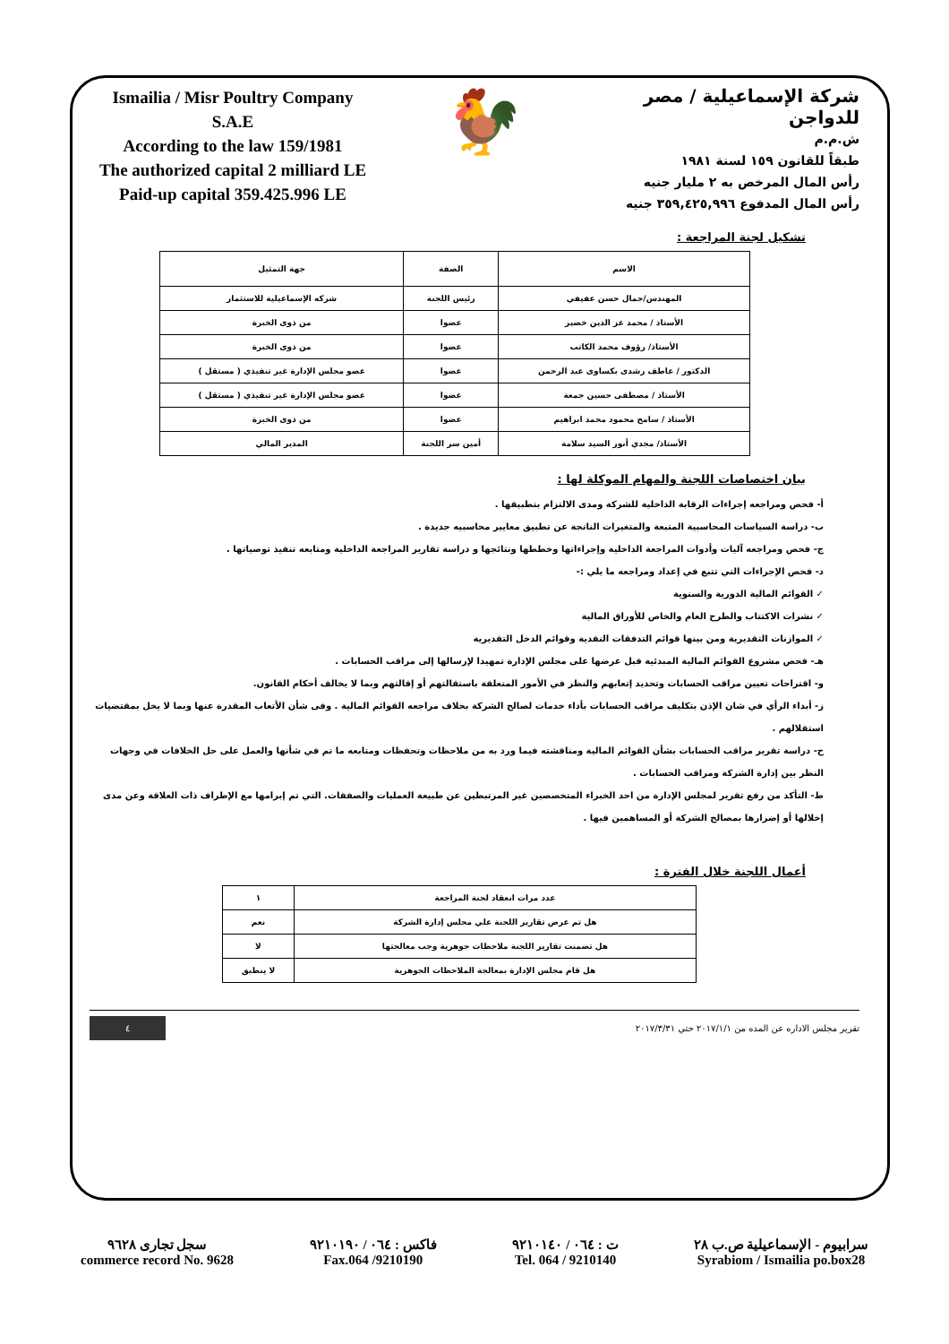Ismailia / Misr Poultry Company
S.A.E
According to the law 159/1981
The authorized capital 2 milliard LE
Paid-up capital 359.425.996 LE
🐓
شركة الإسماعيلية / مصر للدواجن
ش.م.م
طبقاً للقانون ١٥٩ لسنة ١٩٨١
رأس المال المرخص به ٢ مليار جنيه
رأس المال المدفوع ٣٥٩,٤٢٥,٩٩٦ جنيه
تشكيل لجنة المراجعة :
| الاسم | الصفة | جهة التمثيل |
| --- | --- | --- |
| المهندس/جمال حسن عفيفي | رئيس اللجنة | شركه الإسماعيلية للاستثمار |
| الأستاذ / محمد عز الدين خضير | عضوا | من ذوى الخبرة |
| الأستاذ/ رؤوف محمد الكاتب | عضوا | من ذوى الخبرة |
| الدكتور / عاطف رشدى بكساوى عبد الرحمن | عضوا | عضو مجلس الإدارة غير تنفيذي ( مستقل ) |
| الأستاذ / مصطفى حسين جمعة | عضوا | عضو مجلس الإدارة غير تنفيذي ( مستقل ) |
| الأستاذ / سامح محمود محمد ابراهيم | عضوا | من ذوى الخبرة |
| الأستاذ/ مجدي أنور السيد سلامة | أمين سر اللجنة | المدير المالي |
بيان اختصاصات اللجنة والمهام الموكلة لها :
أ- فحص ومراجعه إجراءات الرقابة الداخلية للشركة ومدى الالتزام بتطبيقها .
ب- دراسة السياسات المحاسبية المتبعة والمتغيرات الناتجة عن تطبيق معايير محاسبيه جديدة .
ج- فحص ومراجعه آليات وأدوات المراجعة الداخلية وإجراءاتها وخططها ونتائجها و دراسة تقارير المراجعة الداخلية ومتابعه تنفيذ توصياتها .
د- فحص الإجراءات التي تتبع في إعداد ومراجعه ما يلي :-
✓ القوائم المالية الدورية والسنوية
✓ نشرات الاكتتاب والطرح العام والخاص للأوراق المالية
✓ الموازنات التقديرية ومن بينها قوائم التدفقات النقدية وقوائم الدخل التقديرية
هـ- فحص مشروع القوائم المالية المبدئية قبل عرضها على مجلس الإدارة تمهيدا لإرسالها إلى مراقب الحسابات .
و- اقتراحات تعيين مراقب الحسابات وتحديد إتعابهم والنظر في الأمور المتعلقة باستقالتهم أو إقالتهم وبما لا يخالف أحكام القانون.
ز- أبداء الرأي في شان الإذن بتكليف مراقب الحسابات بأداء خدمات لصالح الشركة بخلاف مراجعه القوائم المالية . وفى شأن الأتعاب المقدرة عنها وبما لا يخل بمقتضيات استقلالهم .
ح- دراسة تقرير مراقب الحسابات بشأن القوائم المالية ومناقشته فيما ورد به من ملاحظات وتحفظات ومتابعه ما تم في شأنها والعمل على حل الخلافات في وجهات النظر بين إدارة الشركة ومراقب الحسابات .
ط- التأكد من رفع تقرير لمجلس الإدارة من احد الخبراء المتخصصين غير المرتبطين عن طبيعة العمليات والصفقات. التي تم إبرامها مع الإطراف ذات العلاقة وعن مدى إخلالها أو إضرارها بمصالح الشركة أو المساهمين فيها .
أعمال اللجنة خلال الفترة :
| عدد مرات انعقاد لجنة المراجعة | ١ |
| هل تم عرض تقارير اللجنة علي مجلس إدارة الشركة | نعم |
| هل تضمنت تقارير اللجنة ملاحظات جوهرية وجب معالجتها | لا |
| هل قام مجلس الإدارة بمعالجة الملاحظات الجوهرية | لا ينطبق |
تقرير مجلس الاداره عن المده من ٢٠١٧/١/١ حتي ٢٠١٧/٣/٣١ ٤
سجل تجارى ٩٦٢٨
commerce record No. 9628
فاكس : ٠٦٤ / ٩٢١٠١٩٠
Fax.064 /9210190
ت : ٠٦٤ / ٩٢١٠١٤٠
Tel. 064 / 9210140
سرابيوم - الإسماعيلية ص.ب ٢٨
Syrabiom / Ismailia po.box28